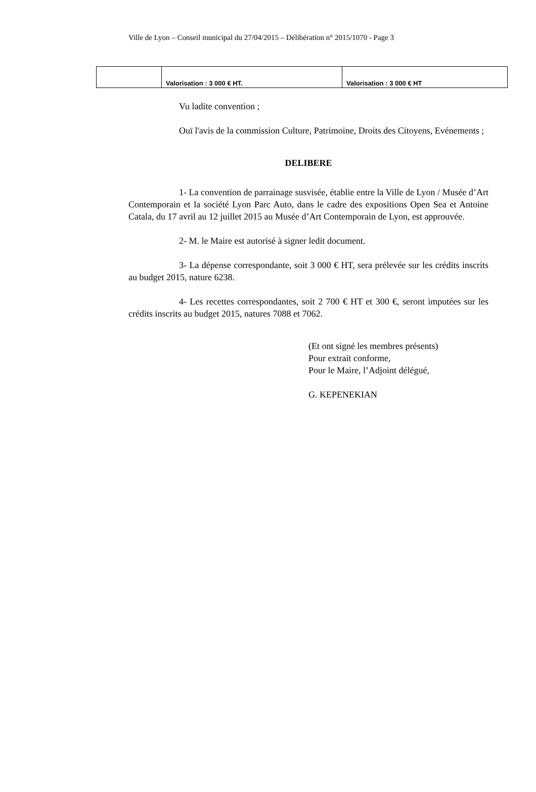Ville de Lyon – Conseil municipal du 27/04/2015 – Délibération n° 2015/1070 - Page 3
| | Valorisation : 3 000 € HT. | Valorisation : 3 000 € HT |
Vu ladite convention ;
Ouï l'avis de la commission Culture, Patrimoine, Droits des Citoyens, Evénements ;
DELIBERE
1- La convention de parrainage susvisée, établie entre la Ville de Lyon / Musée d’Art Contemporain et la société Lyon Parc Auto, dans le cadre des expositions Open Sea et Antoine Catala, du 17 avril au 12 juillet 2015 au Musée d’Art Contemporain de Lyon, est approuvée.
2- M. le Maire est autorisé à signer ledit document.
3- La dépense correspondante, soit 3 000 € HT, sera prélevée sur les crédits inscrits au budget 2015, nature 6238.
4- Les recettes correspondantes, soit 2 700 € HT et 300 €, seront imputées sur les crédits inscrits au budget 2015, natures 7088 et 7062.
(Et ont signé les membres présents)
Pour extrait conforme,
Pour le Maire, l’Adjoint délégué,
G. KEPENEKIAN